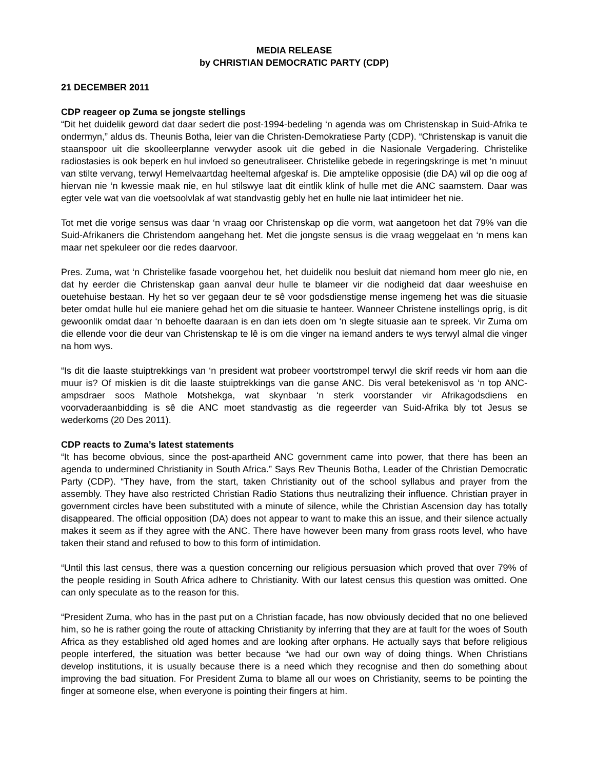MEDIA RELEASE
by CHRISTIAN DEMOCRATIC PARTY (CDP)
21 DECEMBER 2011
CDP reageer op Zuma se jongste stellings
“Dit het duidelik geword dat daar sedert die post-1994-bedeling ‘n agenda was om Christenskap in Suid-Afrika te ondermyn,” aldus ds. Theunis Botha, leier van die Christen-Demokratiese Party (CDP). “Christenskap is vanuit die staanspoor uit die skoolleerplanne verwyder asook uit die gebed in die Nasionale Vergadering. Christelike radiostasies is ook beperk en hul invloed so geneutraliseer. Christelike gebede in regeringskringe is met ‘n minuut van stilte vervang, terwyl Hemelvaartdag heeltemal afgeskaf is. Die amptelike opposisie (die DA) wil op die oog af hiervan nie ‘n kwessie maak nie, en hul stilswye laat dit eintlik klink of hulle met die ANC saamstem. Daar was egter vele wat van die voetsoolvlak af wat standvastig gebly het en hulle nie laat intimideer het nie.
Tot met die vorige sensus was daar ‘n vraag oor Christenskap op die vorm, wat aangetoon het dat 79% van die Suid-Afrikaners die Christendom aangehang het. Met die jongste sensus is die vraag weggelaat en ‘n mens kan maar net spekuleer oor die redes daarvoor.
Pres. Zuma, wat ‘n Christelike fasade voorgehou het, het duidelik nou besluit dat niemand hom meer glo nie, en dat hy eerder die Christenskap gaan aanval deur hulle te blameer vir die nodigheid dat daar weeshuise en ouetehuise bestaan. Hy het so ver gegaan deur te sê voor godsdienstige mense ingemeng het was die situasie beter omdat hulle hul eie maniere gehad het om die situasie te hanteer. Wanneer Christene instellings oprig, is dit gewoonlik omdat daar ‘n behoefte daaraan is en dan iets doen om ‘n slegte situasie aan te spreek. Vir Zuma om die ellende voor die deur van Christenskap te lê is om die vinger na iemand anders te wys terwyl almal die vinger na hom wys.
“Is dit die laaste stuiptrekkings van ‘n president wat probeer voortstrompel terwyl die skrif reeds vir hom aan die muur is? Of miskien is dit die laaste stuiptrekkings van die ganse ANC. Dis veral betekenisvol as ‘n top ANC-ampsdraer soos Mathole Motshekga, wat skynbaar ‘n sterk voorstander vir Afrikagodsdiens en voorvaderaanbidding is sê die ANC moet standvastig as die regeerder van Suid-Afrika bly tot Jesus se wederkoms (20 Des 2011).
CDP reacts to Zuma’s latest statements
“It has become obvious, since the post-apartheid ANC government came into power, that there has been an agenda to undermined Christianity in South Africa.” Says Rev Theunis Botha, Leader of the Christian Democratic Party (CDP). “They have, from the start, taken Christianity out of the school syllabus and prayer from the assembly. They have also restricted Christian Radio Stations thus neutralizing their influence. Christian prayer in government circles have been substituted with a minute of silence, while the Christian Ascension day has totally disappeared. The official opposition (DA) does not appear to want to make this an issue, and their silence actually makes it seem as if they agree with the ANC. There have however been many from grass roots level, who have taken their stand and refused to bow to this form of intimidation.
“Until this last census, there was a question concerning our religious persuasion which proved that over 79% of the people residing in South Africa adhere to Christianity. With our latest census this question was omitted. One can only speculate as to the reason for this.
“President Zuma, who has in the past put on a Christian facade, has now obviously decided that no one believed him, so he is rather going the route of attacking Christianity by inferring that they are at fault for the woes of South Africa as they established old aged homes and are looking after orphans. He actually says that before religious people interfered, the situation was better because “we had our own way of doing things. When Christians develop institutions, it is usually because there is a need which they recognise and then do something about improving the bad situation. For President Zuma to blame all our woes on Christianity, seems to be pointing the finger at someone else, when everyone is pointing their fingers at him.